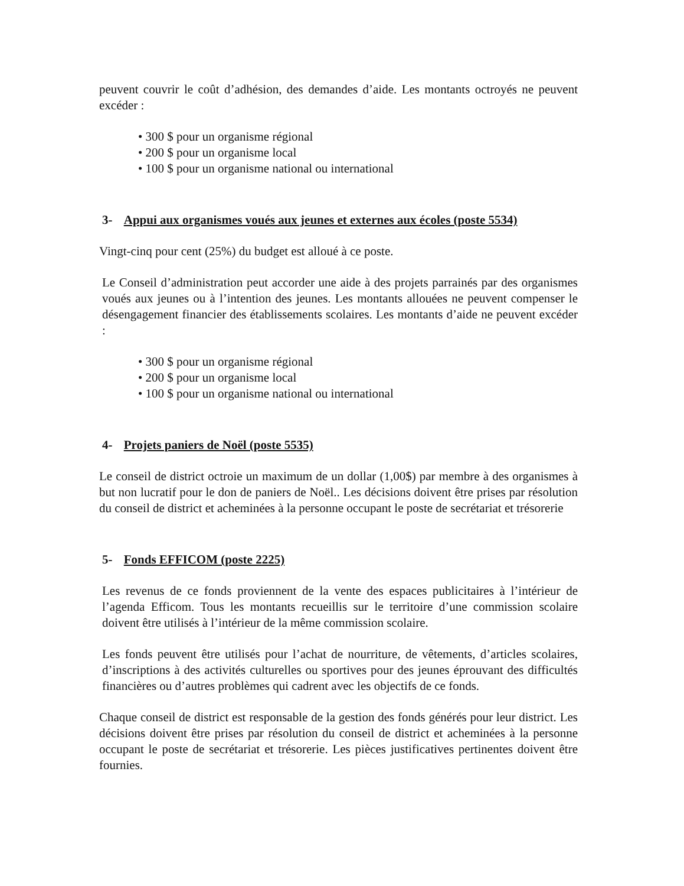peuvent couvrir le coût d’adhésion, des demandes d’aide. Les montants octroyés ne peuvent excéder :
• 300 $ pour un organisme régional
• 200 $ pour un organisme local
• 100 $ pour un organisme national ou international
3- Appui aux organismes voués aux jeunes et externes aux écoles (poste 5534)
Vingt-cinq pour cent (25%) du budget est alloué à ce poste.
Le Conseil d’administration peut accorder une aide à des projets parrainés par des organismes voués aux jeunes ou à l’intention des jeunes. Les montants allouées ne peuvent compenser le désengagement financier des établissements scolaires. Les montants d’aide ne peuvent excéder :
• 300 $ pour un organisme régional
• 200 $ pour un organisme local
• 100 $ pour un organisme national ou international
4- Projets paniers de Noël (poste 5535)
Le conseil de district octroie un maximum de un dollar (1,00$) par membre à des organismes à but non lucratif pour le don de paniers de Noël.. Les décisions doivent être prises par résolution du conseil de district et acheminées à la personne occupant le poste de secrétariat et trésorerie
5- Fonds EFFICOM (poste 2225)
Les revenus de ce fonds proviennent de la vente des espaces publicitaires à l’intérieur de l’agenda Efficom. Tous les montants recueillis sur le territoire d’une commission scolaire doivent être utilisés à l’intérieur de la même commission scolaire.
Les fonds peuvent être utilisés pour l’achat de nourriture, de vêtements, d’articles scolaires, d’inscriptions à des activités culturelles ou sportives pour des jeunes éprouvant des difficultés financières ou d’autres problèmes qui cadrent avec les objectifs de ce fonds.
Chaque conseil de district est responsable de la gestion des fonds générés pour leur district. Les décisions doivent être prises par résolution du conseil de district et acheminées à la personne occupant le poste de secrétariat et trésorerie. Les pièces justificatives pertinentes doivent être fournies.